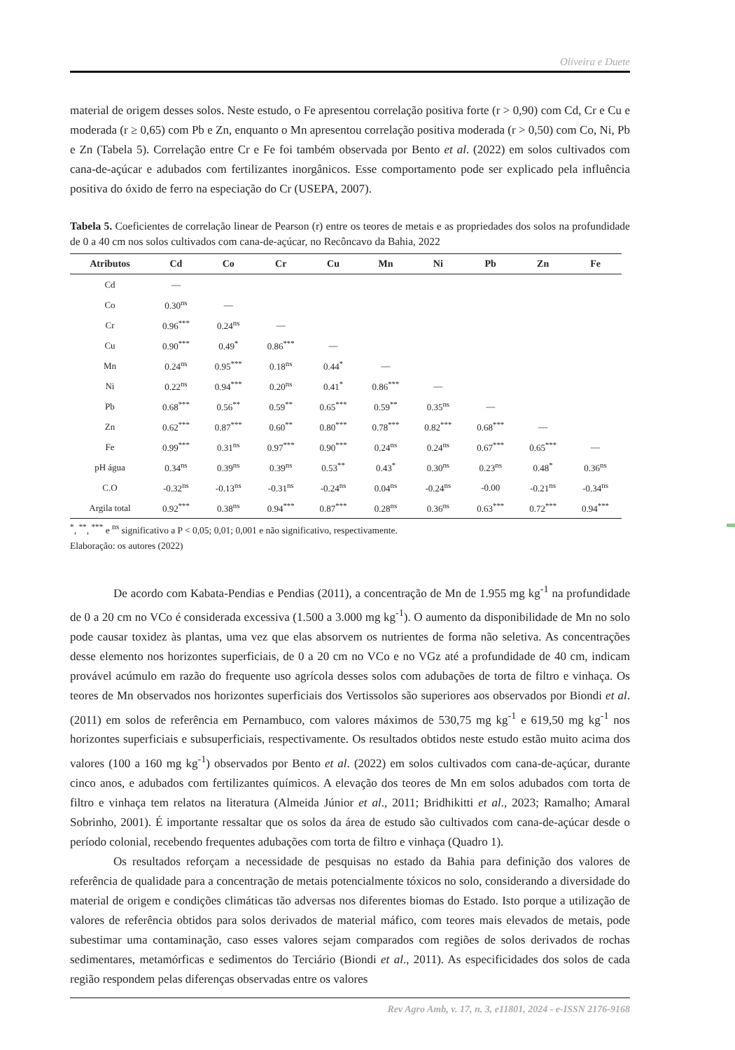Oliveira e Duete
material de origem desses solos. Neste estudo, o Fe apresentou correlação positiva forte (r > 0,90) com Cd, Cr e Cu e moderada (r ≥ 0,65) com Pb e Zn, enquanto o Mn apresentou correlação positiva moderada (r > 0,50) com Co, Ni, Pb e Zn (Tabela 5). Correlação entre Cr e Fe foi também observada por Bento et al. (2022) em solos cultivados com cana-de-açúcar e adubados com fertilizantes inorgânicos. Esse comportamento pode ser explicado pela influência positiva do óxido de ferro na especiação do Cr (USEPA, 2007).
Tabela 5. Coeficientes de correlação linear de Pearson (r) entre os teores de metais e as propriedades dos solos na profundidade de 0 a 40 cm nos solos cultivados com cana-de-açúcar, no Recôncavo da Bahia, 2022
| Atributos | Cd | Co | Cr | Cu | Mn | Ni | Pb | Zn | Fe |
| --- | --- | --- | --- | --- | --- | --- | --- | --- | --- |
| Cd | — | | | | | | | | |
| Co | 0.30<sup>ns</sup> | — | | | | | | | |
| Cr | 0.96<sup>***</sup> | 0.24<sup>ns</sup> | — | | | | | | |
| Cu | 0.90<sup>***</sup> | 0.49<sup>*</sup> | 0.86<sup>***</sup> | — | | | | | |
| Mn | 0.24<sup>ns</sup> | 0.95<sup>***</sup> | 0.18<sup>ns</sup> | 0.44<sup>*</sup> | — | | | | |
| Ni | 0.22<sup>ns</sup> | 0.94<sup>***</sup> | 0.20<sup>ns</sup> | 0.41<sup>*</sup> | 0.86<sup>***</sup> | — | | | |
| Pb | 0.68<sup>***</sup> | 0.56<sup>**</sup> | 0.59<sup>**</sup> | 0.65<sup>***</sup> | 0.59<sup>**</sup> | 0.35<sup>ns</sup> | — | | |
| Zn | 0.62<sup>***</sup> | 0.87<sup>***</sup> | 0.60<sup>**</sup> | 0.80<sup>***</sup> | 0.78<sup>***</sup> | 0.82<sup>***</sup> | 0.68<sup>***</sup> | — | |
| Fe | 0.99<sup>***</sup> | 0.31<sup>ns</sup> | 0.97<sup>***</sup> | 0.90<sup>***</sup> | 0.24<sup>ns</sup> | 0.24<sup>ns</sup> | 0.67<sup>***</sup> | 0.65<sup>***</sup> | — |
| pH água | 0.34<sup>ns</sup> | 0.39<sup>ns</sup> | 0.39<sup>ns</sup> | 0.53<sup>**</sup> | 0.43<sup>*</sup> | 0.30<sup>ns</sup> | 0.23<sup>ns</sup> | 0.48<sup>*</sup> | 0.36<sup>ns</sup> |
| C.O | -0.32<sup>ns</sup> | -0.13<sup>ns</sup> | -0.31<sup>ns</sup> | -0.24<sup>ns</sup> | 0.04<sup>ns</sup> | -0.24<sup>ns</sup> | -0.00 | -0.21<sup>ns</sup> | -0.34<sup>ns</sup> |
| Argila total | 0.92<sup>***</sup> | 0.38<sup>ns</sup> | 0.94<sup>***</sup> | 0.87<sup>***</sup> | 0.28<sup>ns</sup> | 0.36<sup>ns</sup> | 0.63<sup>***</sup> | 0.72<sup>***</sup> | 0.94<sup>***</sup> |
<sup>*</sup>, <sup>**</sup>, <sup>***</sup> e <sup>ns</sup> significativo a P < 0,05; 0,01; 0,001 e não significativo, respectivamente.
Elaboração: os autores (2022)
De acordo com Kabata-Pendias e Pendias (2011), a concentração de Mn de 1.955 mg kg<sup>-1</sup> na profundidade de 0 a 20 cm no VCo é considerada excessiva (1.500 a 3.000 mg kg<sup>-1</sup>). O aumento da disponibilidade de Mn no solo pode causar toxidez às plantas, uma vez que elas absorvem os nutrientes de forma não seletiva. As concentrações desse elemento nos horizontes superficiais, de 0 a 20 cm no VCo e no VGz até a profundidade de 40 cm, indicam provável acúmulo em razão do frequente uso agrícola desses solos com adubações de torta de filtro e vinhaça. Os teores de Mn observados nos horizontes superficiais dos Vertissolos são superiores aos observados por Biondi et al. (2011) em solos de referência em Pernambuco, com valores máximos de 530,75 mg kg<sup>-1</sup> e 619,50 mg kg<sup>-1</sup> nos horizontes superficiais e subsuperficiais, respectivamente. Os resultados obtidos neste estudo estão muito acima dos valores (100 a 160 mg kg<sup>-1</sup>) observados por Bento et al. (2022) em solos cultivados com cana-de-açúcar, durante cinco anos, e adubados com fertilizantes químicos. A elevação dos teores de Mn em solos adubados com torta de filtro e vinhaça tem relatos na literatura (Almeida Júnior et al., 2011; Bridhikitti et al., 2023; Ramalho; Amaral Sobrinho, 2001). É importante ressaltar que os solos da área de estudo são cultivados com cana-de-açúcar desde o período colonial, recebendo frequentes adubações com torta de filtro e vinhaça (Quadro 1).
Os resultados reforçam a necessidade de pesquisas no estado da Bahia para definição dos valores de referência de qualidade para a concentração de metais potencialmente tóxicos no solo, considerando a diversidade do material de origem e condições climáticas tão adversas nos diferentes biomas do Estado. Isto porque a utilização de valores de referência obtidos para solos derivados de material máfico, com teores mais elevados de metais, pode subestimar uma contaminação, caso esses valores sejam comparados com regiões de solos derivados de rochas sedimentares, metamórficas e sedimentos do Terciário (Biondi et al., 2011). As especificidades dos solos de cada região respondem pelas diferenças observadas entre os valores
Rev Agro Amb, v. 17, n. 3, e11801, 2024 - e-ISSN 2176-9168